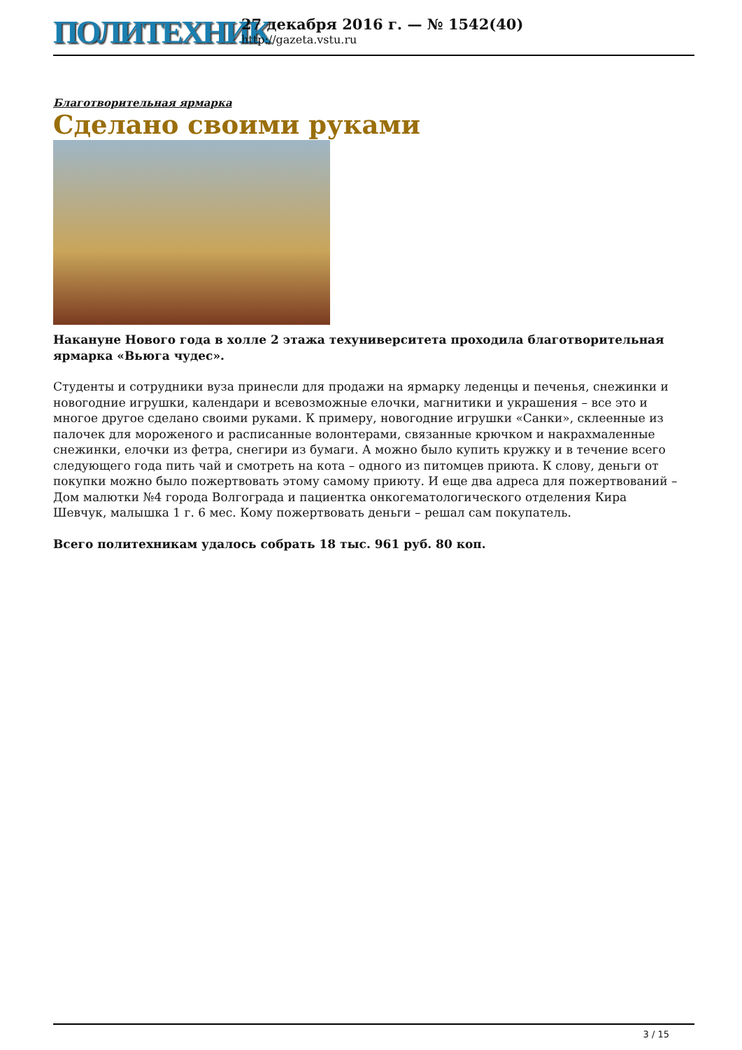ПОЛИТЕХНИК
27 декабря 2016 г. — № 1542(40)
http://gazeta.vstu.ru
Благотворительная ярмарка
Сделано своими руками
Накануне Нового года в холле 2 этажа техуниверситета проходила благотворительная ярмарка «Вьюга чудес».
Студенты и сотрудники вуза принесли для продажи на ярмарку леденцы и печенья, снежинки и новогодние игрушки, календари и всевозможные елочки, магнитики и украшения – все это и многое другое сделано своими руками. К примеру, новогодние игрушки «Санки», склеенные из палочек для мороженого и расписанные волонтерами, связанные крючком и накрахмаленные снежинки, елочки из фетра, снегири из бумаги. А можно было купить кружку и в течение всего следующего года пить чай и смотреть на кота – одного из питомцев приюта. К слову, деньги от покупки можно было пожертвовать этому самому приюту. И еще два адреса для пожертвований – Дом малютки №4 города Волгограда и пациентка онкогематологического отделения Кира Шевчук, малышка 1 г. 6 мес. Кому пожертвовать деньги – решал сам покупатель.
Всего политехникам удалось собрать 18 тыс. 961 руб. 80 коп.
3 / 15